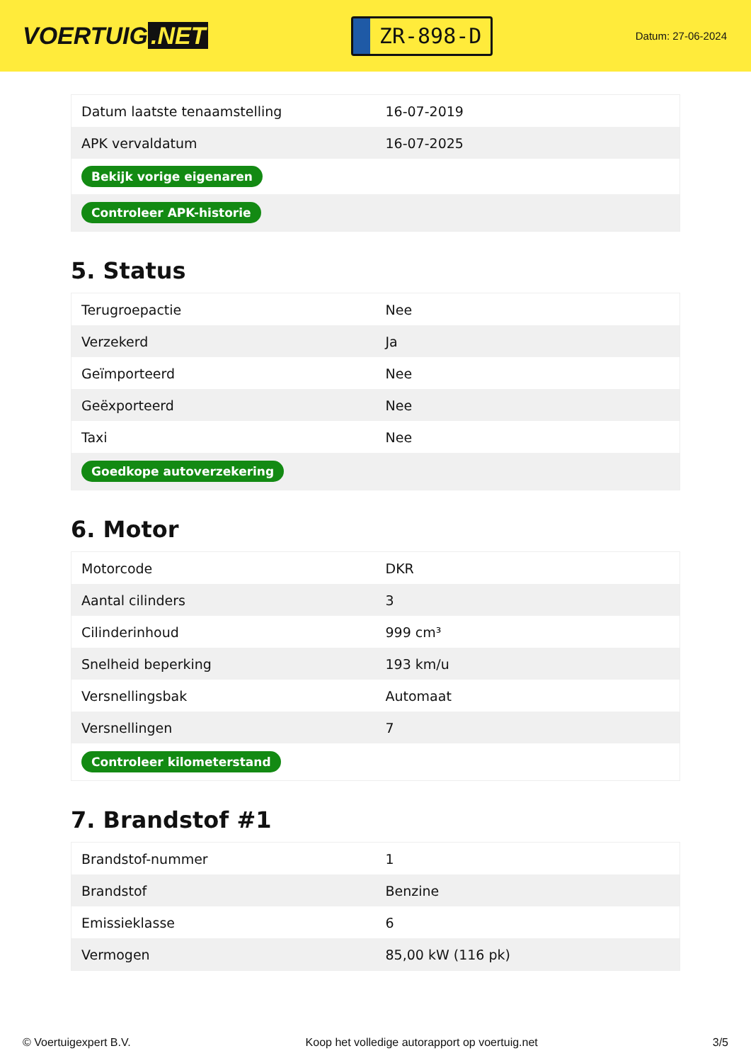VOERTUIG.NET
ZR-898-D
Datum: 27-06-2024
| Datum laatste tenaamstelling | 16-07-2019 |
| APK vervaldatum | 16-07-2025 |
| Bekijk vorige eigenaren | |
| Controleer APK-historie | |
5. Status
| Terugroepactie | Nee |
| Verzekerd | Ja |
| Geïmporteerd | Nee |
| Geëxporteerd | Nee |
| Taxi | Nee |
| Goedkope autoverzekering | |
6. Motor
| Motorcode | DKR |
| Aantal cilinders | 3 |
| Cilinderinhoud | 999 cm³ |
| Snelheid beperking | 193 km/u |
| Versnellingsbak | Automaat |
| Versnellingen | 7 |
| Controleer kilometerstand | |
7. Brandstof #1
| Brandstof-nummer | 1 |
| Brandstof | Benzine |
| Emissieklasse | 6 |
| Vermogen | 85,00 kW (116 pk) |
© Voertuigexpert B.V. Koop het volledige autorapport op voertuig.net 3/5